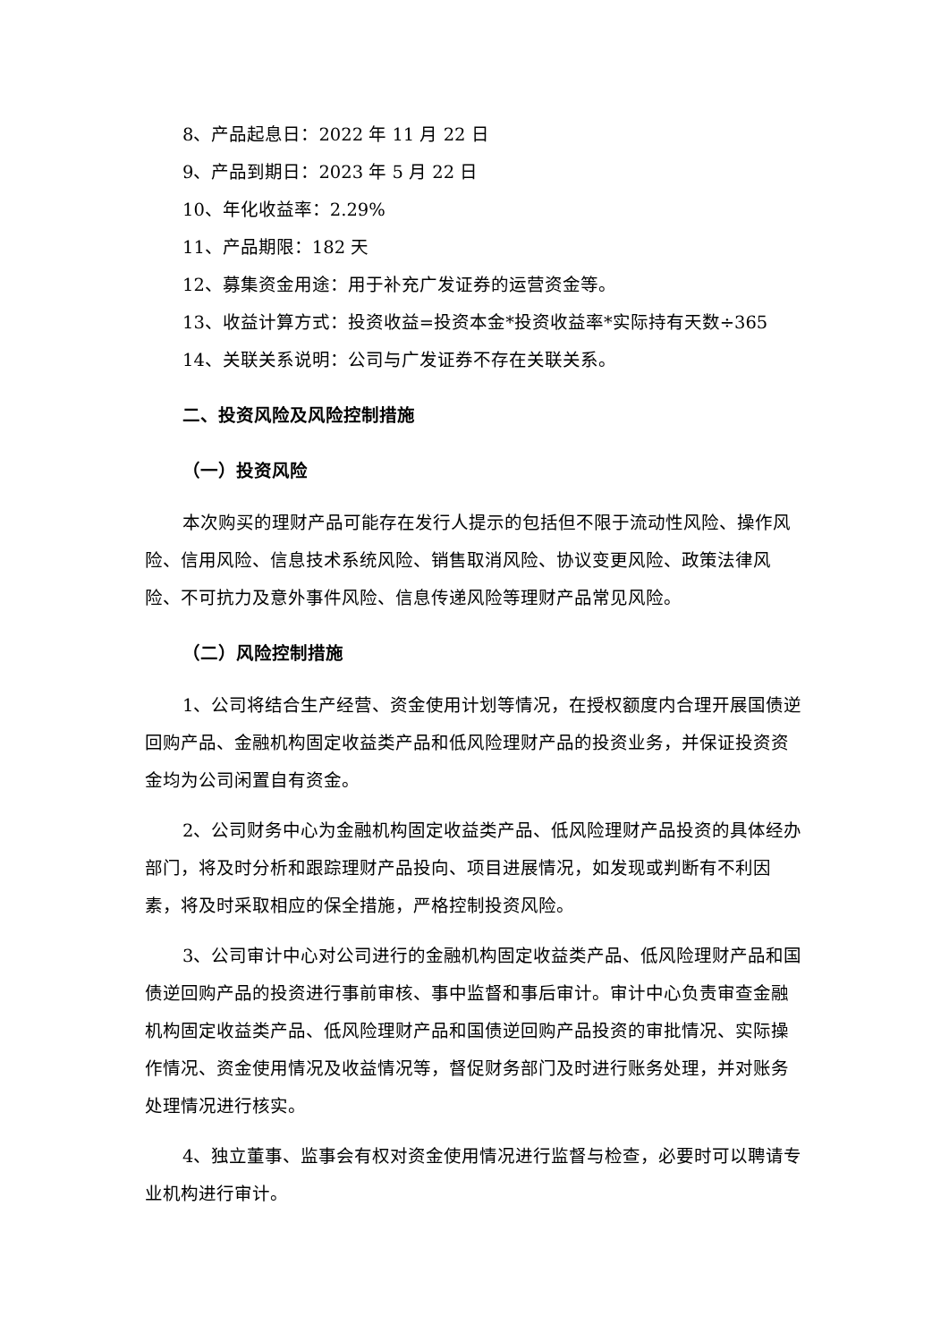8、产品起息日：2022 年 11 月 22 日
9、产品到期日：2023 年 5 月 22 日
10、年化收益率：2.29%
11、产品期限：182 天
12、募集资金用途：用于补充广发证券的运营资金等。
13、收益计算方式：投资收益=投资本金*投资收益率*实际持有天数÷365
14、关联关系说明：公司与广发证券不存在关联关系。
二、投资风险及风险控制措施
（一）投资风险
本次购买的理财产品可能存在发行人提示的包括但不限于流动性风险、操作风险、信用风险、信息技术系统风险、销售取消风险、协议变更风险、政策法律风险、不可抗力及意外事件风险、信息传递风险等理财产品常见风险。
（二）风险控制措施
1、公司将结合生产经营、资金使用计划等情况，在授权额度内合理开展国债逆回购产品、金融机构固定收益类产品和低风险理财产品的投资业务，并保证投资资金均为公司闲置自有资金。
2、公司财务中心为金融机构固定收益类产品、低风险理财产品投资的具体经办部门，将及时分析和跟踪理财产品投向、项目进展情况，如发现或判断有不利因素，将及时采取相应的保全措施，严格控制投资风险。
3、公司审计中心对公司进行的金融机构固定收益类产品、低风险理财产品和国债逆回购产品的投资进行事前审核、事中监督和事后审计。审计中心负责审查金融机构固定收益类产品、低风险理财产品和国债逆回购产品投资的审批情况、实际操作情况、资金使用情况及收益情况等，督促财务部门及时进行账务处理，并对账务处理情况进行核实。
4、独立董事、监事会有权对资金使用情况进行监督与检查，必要时可以聘请专业机构进行审计。